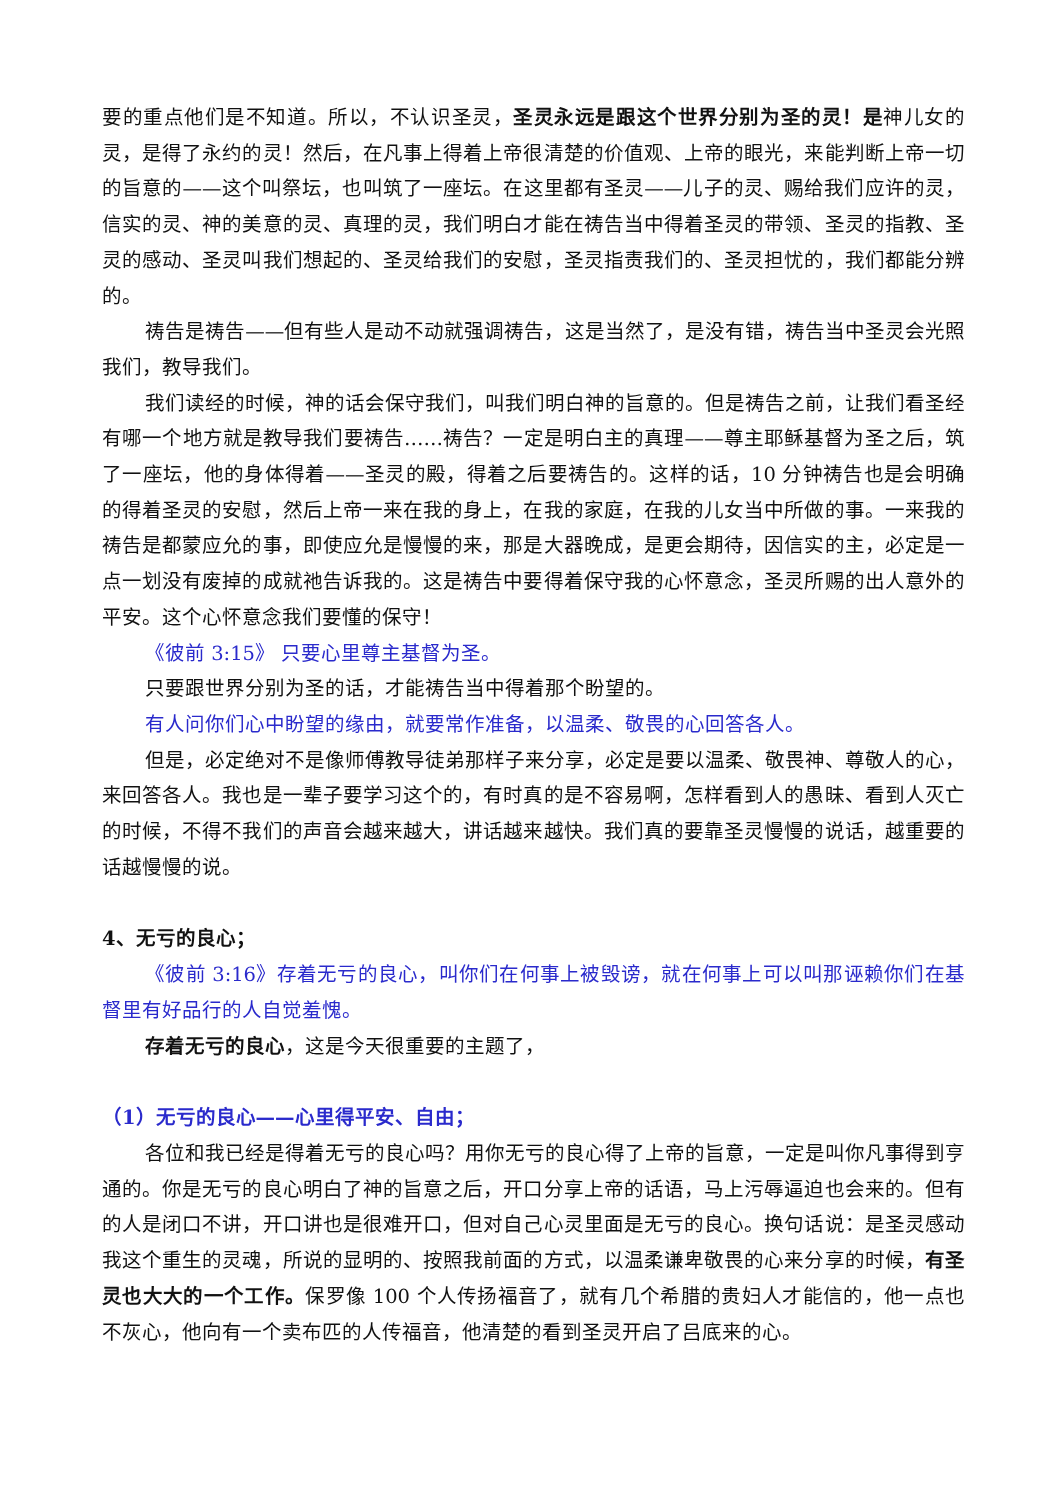要的重点他们是不知道。所以，不认识圣灵，圣灵永远是跟这个世界分别为圣的灵！是神儿女的灵，是得了永约的灵！然后，在凡事上得着上帝很清楚的价值观、上帝的眼光，来能判断上帝一切的旨意的——这个叫祭坛，也叫筑了一座坛。在这里都有圣灵——儿子的灵、赐给我们应许的灵，信实的灵、神的美意的灵、真理的灵，我们明白才能在祷告当中得着圣灵的带领、圣灵的指教、圣灵的感动、圣灵叫我们想起的、圣灵给我们的安慰，圣灵指责我们的、圣灵担忧的，我们都能分辨的。
祷告是祷告——但有些人是动不动就强调祷告，这是当然了，是没有错，祷告当中圣灵会光照我们，教导我们。
我们读经的时候，神的话会保守我们，叫我们明白神的旨意的。但是祷告之前，让我们看圣经有哪一个地方就是教导我们要祷告……祷告？一定是明白主的真理——尊主耶稣基督为圣之后，筑了一座坛，他的身体得着——圣灵的殿，得着之后要祷告的。这样的话，10 分钟祷告也是会明确的得着圣灵的安慰，然后上帝一来在我的身上，在我的家庭，在我的儿女当中所做的事。一来我的祷告是都蒙应允的事，即使应允是慢慢的来，那是大器晚成，是更会期待，因信实的主，必定是一点一划没有废掉的成就祂告诉我的。这是祷告中要得着保守我的心怀意念，圣灵所赐的出人意外的平安。这个心怀意念我们要懂的保守！
《彼前 3:15》 只要心里尊主基督为圣。
只要跟世界分别为圣的话，才能祷告当中得着那个盼望的。
有人问你们心中盼望的缘由，就要常作准备，以温柔、敬畏的心回答各人。
但是，必定绝对不是像师傅教导徒弟那样子来分享，必定是要以温柔、敬畏神、尊敬人的心，来回答各人。我也是一辈子要学习这个的，有时真的是不容易啊，怎样看到人的愚昧、看到人灭亡的时候，不得不我们的声音会越来越大，讲话越来越快。我们真的要靠圣灵慢慢的说话，越重要的话越慢慢的说。
4、无亏的良心；
《彼前 3:16》存着无亏的良心，叫你们在何事上被毁谤，就在何事上可以叫那诬赖你们在基督里有好品行的人自觉羞愧。
存着无亏的良心，这是今天很重要的主题了，
（1）无亏的良心——心里得平安、自由；
各位和我已经是得着无亏的良心吗？用你无亏的良心得了上帝的旨意，一定是叫你凡事得到亨通的。你是无亏的良心明白了神的旨意之后，开口分享上帝的话语，马上污辱逼迫也会来的。但有的人是闭口不讲，开口讲也是很难开口，但对自己心灵里面是无亏的良心。换句话说：是圣灵感动我这个重生的灵魂，所说的显明的、按照我前面的方式，以温柔谦卑敬畏的心来分享的时候，有圣灵也大大的一个工作。保罗像 100 个人传扬福音了，就有几个希腊的贵妇人才能信的，他一点也不灰心，他向有一个卖布匹的人传福音，他清楚的看到圣灵开启了吕底来的心。